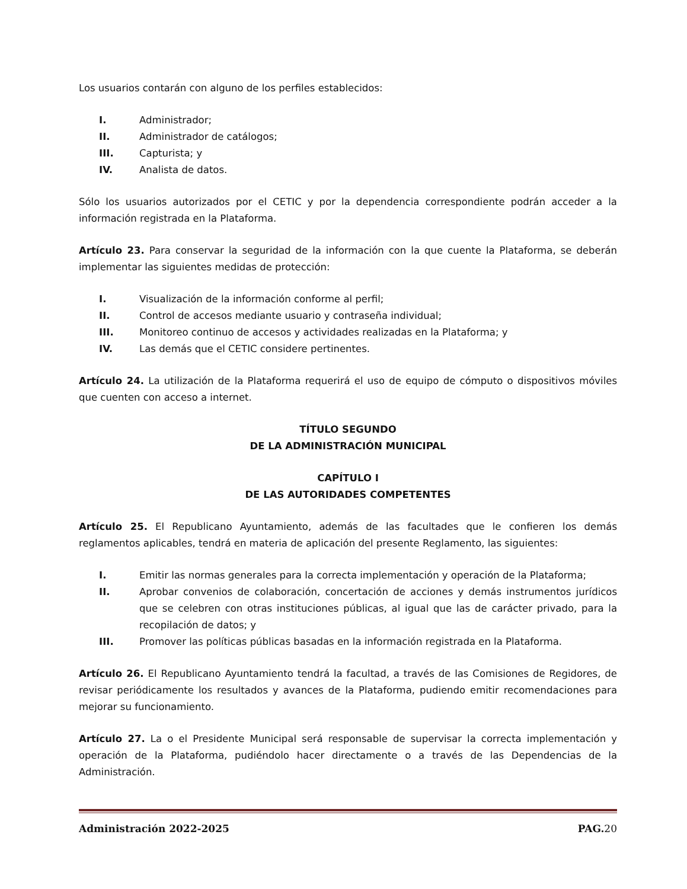Los usuarios contarán con alguno de los perfiles establecidos:
I. Administrador;
II. Administrador de catálogos;
III. Capturista; y
IV. Analista de datos.
Sólo los usuarios autorizados por el CETIC y por la dependencia correspondiente podrán acceder a la información registrada en la Plataforma.
Artículo 23. Para conservar la seguridad de la información con la que cuente la Plataforma, se deberán implementar las siguientes medidas de protección:
I. Visualización de la información conforme al perfil;
II. Control de accesos mediante usuario y contraseña individual;
III. Monitoreo continuo de accesos y actividades realizadas en la Plataforma; y
IV. Las demás que el CETIC considere pertinentes.
Artículo 24. La utilización de la Plataforma requerirá el uso de equipo de cómputo o dispositivos móviles que cuenten con acceso a internet.
TÍTULO SEGUNDO
DE LA ADMINISTRACIÓN MUNICIPAL
CAPÍTULO I
DE LAS AUTORIDADES COMPETENTES
Artículo 25. El Republicano Ayuntamiento, además de las facultades que le confieren los demás reglamentos aplicables, tendrá en materia de aplicación del presente Reglamento, las siguientes:
I. Emitir las normas generales para la correcta implementación y operación de la Plataforma;
II. Aprobar convenios de colaboración, concertación de acciones y demás instrumentos jurídicos que se celebren con otras instituciones públicas, al igual que las de carácter privado, para la recopilación de datos; y
III. Promover las políticas públicas basadas en la información registrada en la Plataforma.
Artículo 26. El Republicano Ayuntamiento tendrá la facultad, a través de las Comisiones de Regidores, de revisar periódicamente los resultados y avances de la Plataforma, pudiendo emitir recomendaciones para mejorar su funcionamiento.
Artículo 27. La o el Presidente Municipal será responsable de supervisar la correcta implementación y operación de la Plataforma, pudiéndolo hacer directamente o a través de las Dependencias de la Administración.
Administración 2022-2025 PAG. 20